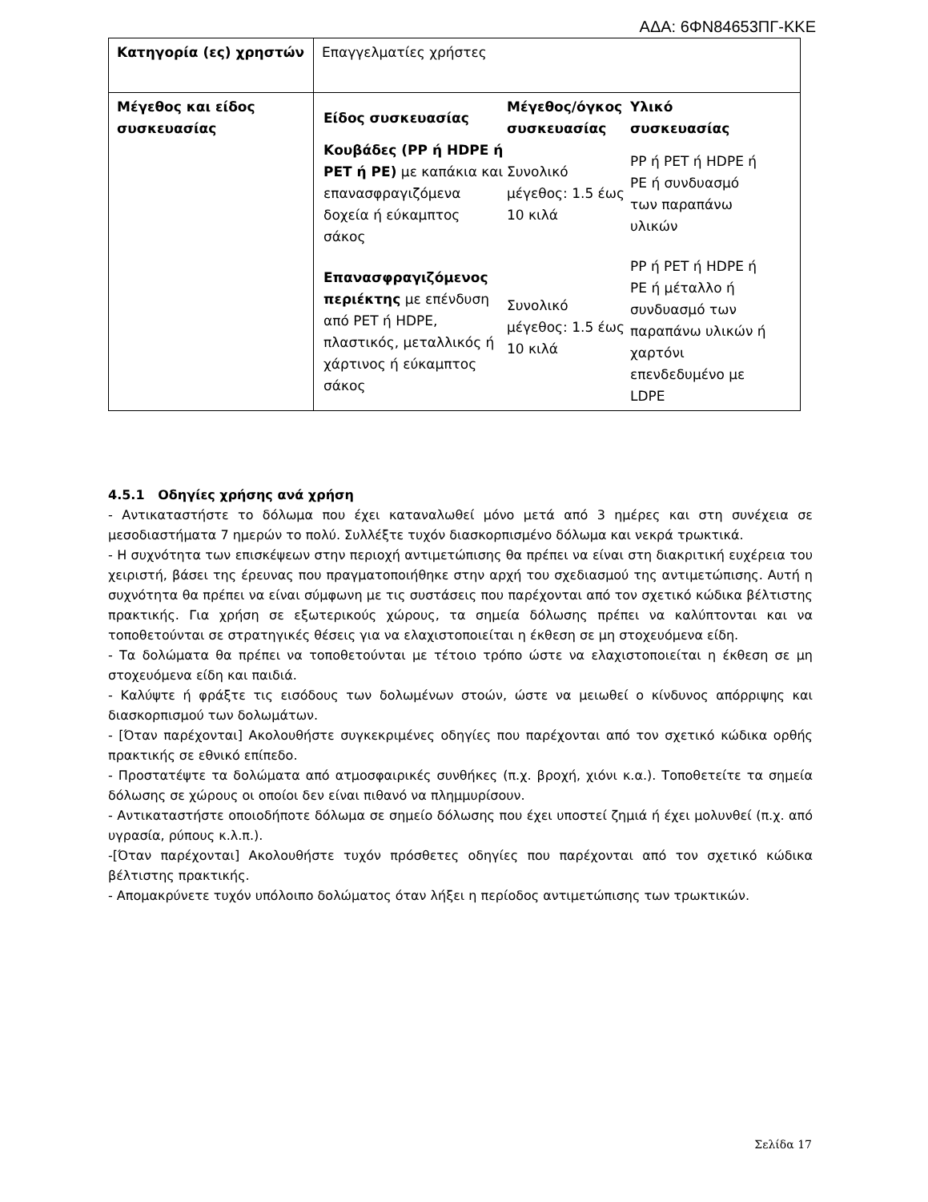ΑΔΑ: 6ΦΝ84653ΠΓ-ΚΚΕ
| Κατηγορία (ες) χρηστών | Επαγγελματίες χρήστες |
| Μέγεθος και είδος συσκευασίας | / Είδος συσκευασίας / Μέγεθος/όγκος συσκευασίας / Υλικό συσκευασίας / / --- / --- / --- / / Κουβάδες (PP ή HDPE ή PET ή PE) με καπάκια και επανασφραγιζόμενα δοχεία ή εύκαμπτος σάκος / Συνολικό μέγεθος: 1.5 έως 10 κιλά / PP ή PET ή HDPE ή PE ή συνδυασμό των παραπάνω υλικών / / Επανασφραγιζόμενος περιέκτης με επένδυση από PET ή HDPE, πλαστικός, μεταλλικός ή χάρτινος ή εύκαμπτος σάκος / Συνολικό μέγεθος: 1.5 έως 10 κιλά / PP ή PET ή HDPE ή PE ή μέταλλο ή συνδυασμό των παραπάνω υλικών ή χαρτόνι επενδεδυμένο με LDPE / |
4.5.1 Οδηγίες χρήσης ανά χρήση
- Αντικαταστήστε το δόλωμα που έχει καταναλωθεί μόνο μετά από 3 ημέρες και στη συνέχεια σε μεσοδιαστήματα 7 ημερών το πολύ. Συλλέξτε τυχόν διασκορπισμένο δόλωμα και νεκρά τρωκτικά.
- Η συχνότητα των επισκέψεων στην περιοχή αντιμετώπισης θα πρέπει να είναι στη διακριτική ευχέρεια του χειριστή, βάσει της έρευνας που πραγματοποιήθηκε στην αρχή του σχεδιασμού της αντιμετώπισης. Αυτή η συχνότητα θα πρέπει να είναι σύμφωνη με τις συστάσεις που παρέχονται από τον σχετικό κώδικα βέλτιστης πρακτικής. Για χρήση σε εξωτερικούς χώρους, τα σημεία δόλωσης πρέπει να καλύπτονται και να τοποθετούνται σε στρατηγικές θέσεις για να ελαχιστοποιείται η έκθεση σε μη στοχευόμενα είδη.
- Τα δολώματα θα πρέπει να τοποθετούνται με τέτοιο τρόπο ώστε να ελαχιστοποιείται η έκθεση σε μη στοχευόμενα είδη και παιδιά.
- Καλύψτε ή φράξτε τις εισόδους των δολωμένων στοών, ώστε να μειωθεί ο κίνδυνος απόρριψης και διασκορπισμού των δολωμάτων.
- [Όταν παρέχονται] Ακολουθήστε συγκεκριμένες οδηγίες που παρέχονται από τον σχετικό κώδικα ορθής πρακτικής σε εθνικό επίπεδο.
- Προστατέψτε τα δολώματα από ατμοσφαιρικές συνθήκες (π.χ. βροχή, χιόνι κ.α.). Τοποθετείτε τα σημεία δόλωσης σε χώρους οι οποίοι δεν είναι πιθανό να πλημμυρίσουν.
- Αντικαταστήστε οποιοδήποτε δόλωμα σε σημείο δόλωσης που έχει υποστεί ζημιά ή έχει μολυνθεί (π.χ. από υγρασία, ρύπους κ.λ.π.).
-[Όταν παρέχονται] Ακολουθήστε τυχόν πρόσθετες οδηγίες που παρέχονται από τον σχετικό κώδικα βέλτιστης πρακτικής.
- Απομακρύνετε τυχόν υπόλοιπο δολώματος όταν λήξει η περίοδος αντιμετώπισης των τρωκτικών.
Σελίδα 17